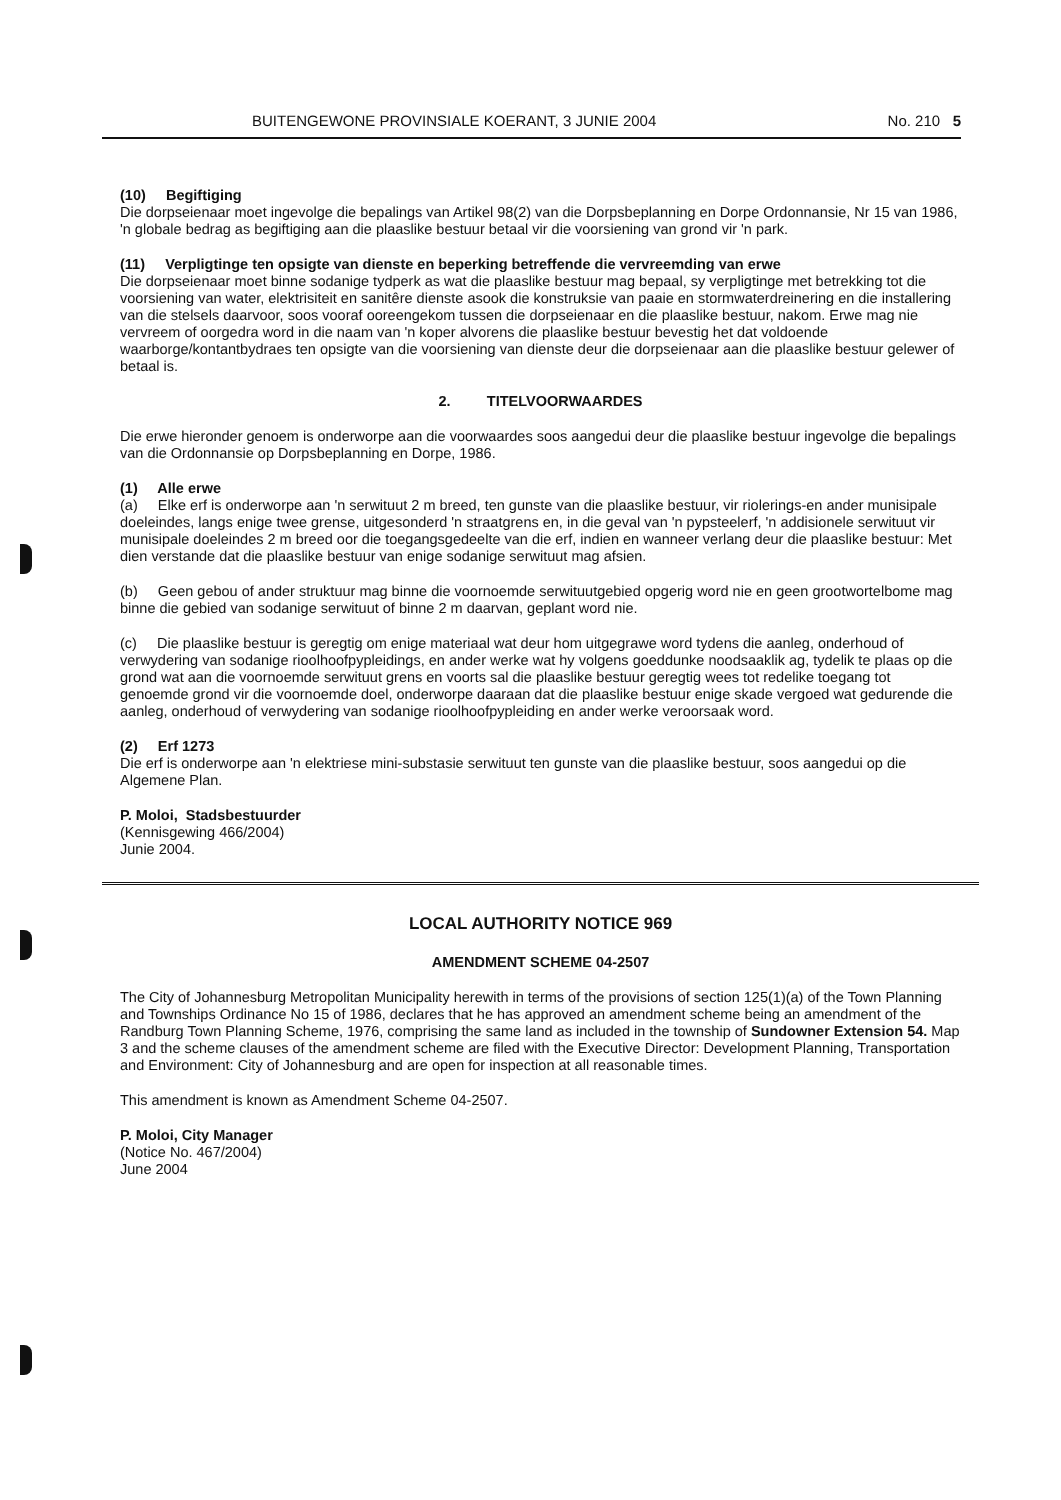BUITENGEWONE PROVINSIALE KOERANT, 3 JUNIE 2004 No. 210 5
(10) Begiftiging
Die dorpseienaar moet ingevolge die bepalings van Artikel 98(2) van die Dorpsbeplanning en Dorpe Ordonnansie, Nr 15 van 1986, 'n globale bedrag as begiftiging aan die plaaslike bestuur betaal vir die voorsiening van grond vir 'n park.
(11) Verpligtinge ten opsigte van dienste en beperking betreffende die vervreemding van erwe
Die dorpseienaar moet binne sodanige tydperk as wat die plaaslike bestuur mag bepaal, sy verpligtinge met betrekking tot die voorsiening van water, elektrisiteit en sanitêre dienste asook die konstruksie van paaie en stormwaterdreinering en die installering van die stelsels daarvoor, soos vooraf ooreengekom tussen die dorpseienaar en die plaaslike bestuur, nakom. Erwe mag nie vervreem of oorgedra word in die naam van 'n koper alvorens die plaaslike bestuur bevestig het dat voldoende waarborge/kontantbydraes ten opsigte van die voorsiening van dienste deur die dorpseienaar aan die plaaslike bestuur gelewer of betaal is.
2. TITELVOORWAARDES
Die erwe hieronder genoem is onderworpe aan die voorwaardes soos aangedui deur die plaaslike bestuur ingevolge die bepalings van die Ordonnansie op Dorpsbeplanning en Dorpe, 1986.
(1) Alle erwe
(a) Elke erf is onderworpe aan 'n serwituut 2 m breed, ten gunste van die plaaslike bestuur, vir riolerings-en ander munisipale doeleindes, langs enige twee grense, uitgesonderd 'n straatgrens en, in die geval van 'n pypsteelerf, 'n addisionele serwituut vir munisipale doeleindes 2 m breed oor die toegangsgedeelte van die erf, indien en wanneer verlang deur die plaaslike bestuur: Met dien verstande dat die plaaslike bestuur van enige sodanige serwituut mag afsien.
(b) Geen gebou of ander struktuur mag binne die voornoemde serwituutgebied opgerig word nie en geen grootwortelbome mag binne die gebied van sodanige serwituut of binne 2 m daarvan, geplant word nie.
(c) Die plaaslike bestuur is geregtig om enige materiaal wat deur hom uitgegrawe word tydens die aanleg, onderhoud of verwydering van sodanige rioolhoofpypleidings, en ander werke wat hy volgens goeddunke noodsaaklik ag, tydelik te plaas op die grond wat aan die voornoemde serwituut grens en voorts sal die plaaslike bestuur geregtig wees tot redelike toegang tot genoemde grond vir die voornoemde doel, onderworpe daaraan dat die plaaslike bestuur enige skade vergoed wat gedurende die aanleg, onderhoud of verwydering van sodanige rioolhoofpypleiding en ander werke veroorsaak word.
(2) Erf 1273
Die erf is onderworpe aan 'n elektriese mini-substasie serwituut ten gunste van die plaaslike bestuur, soos aangedui op die Algemene Plan.
P. Moloi, Stadsbestuurder
(Kennisgewing 466/2004)
Junie 2004.
LOCAL AUTHORITY NOTICE 969
AMENDMENT SCHEME 04-2507
The City of Johannesburg Metropolitan Municipality herewith in terms of the provisions of section 125(1)(a) of the Town Planning and Townships Ordinance No 15 of 1986, declares that he has approved an amendment scheme being an amendment of the Randburg Town Planning Scheme, 1976, comprising the same land as included in the township of Sundowner Extension 54. Map 3 and the scheme clauses of the amendment scheme are filed with the Executive Director: Development Planning, Transportation and Environment: City of Johannesburg and are open for inspection at all reasonable times.
This amendment is known as Amendment Scheme 04-2507.
P. Moloi, City Manager
(Notice No. 467/2004)
June 2004